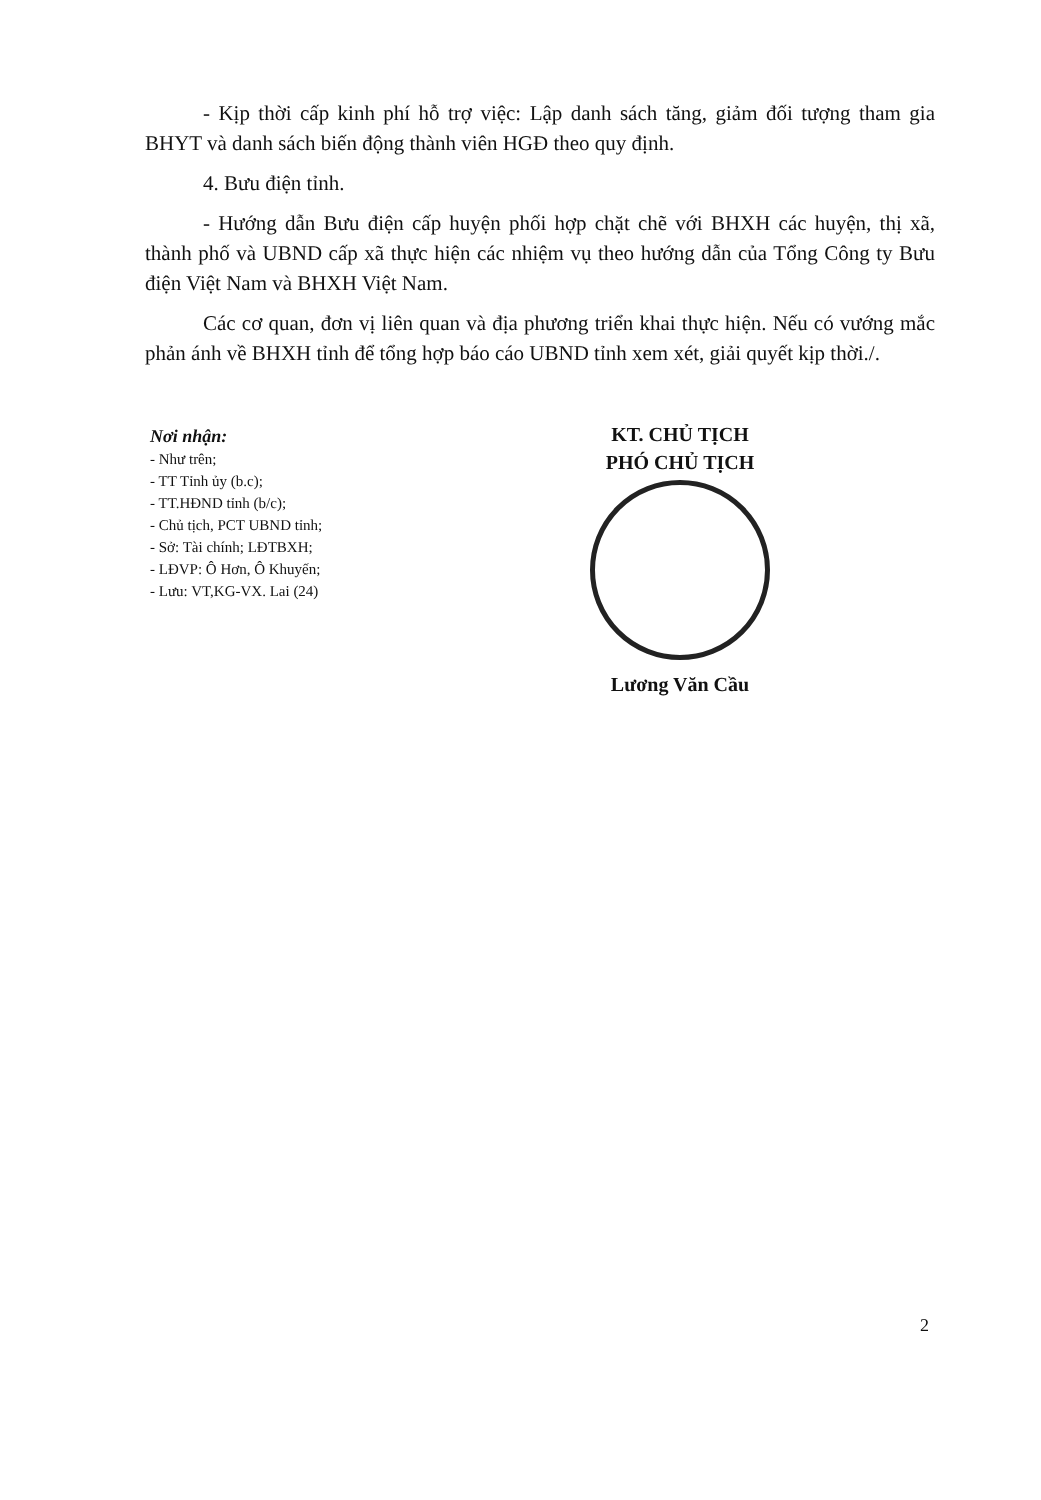- Kịp thời cấp kinh phí hỗ trợ việc: Lập danh sách tăng, giảm đối tượng tham gia BHYT và danh sách biến động thành viên HGĐ theo quy định.
4. Bưu điện tỉnh.
- Hướng dẫn Bưu điện cấp huyện phối hợp chặt chẽ với BHXH các huyện, thị xã, thành phố và UBND cấp xã thực hiện các nhiệm vụ theo hướng dẫn của Tổng Công ty Bưu điện Việt Nam và BHXH Việt Nam.
Các cơ quan, đơn vị liên quan và địa phương triển khai thực hiện. Nếu có vướng mắc phản ánh về BHXH tỉnh để tổng hợp báo cáo UBND tỉnh xem xét, giải quyết kịp thời./.
Nơi nhận:
- Như trên;
- TT Tỉnh ủy (b.c);
- TT.HĐND tỉnh (b/c);
- Chủ tịch, PCT UBND tỉnh;
- Sở: Tài chính; LĐTBXH;
- LĐVP: Ô Hơn, Ô Khuyến;
- Lưu: VT,KG-VX. Lai (24)
KT. CHỦ TỊCH
PHÓ CHỦ TỊCH
Lương Văn Cầu
2